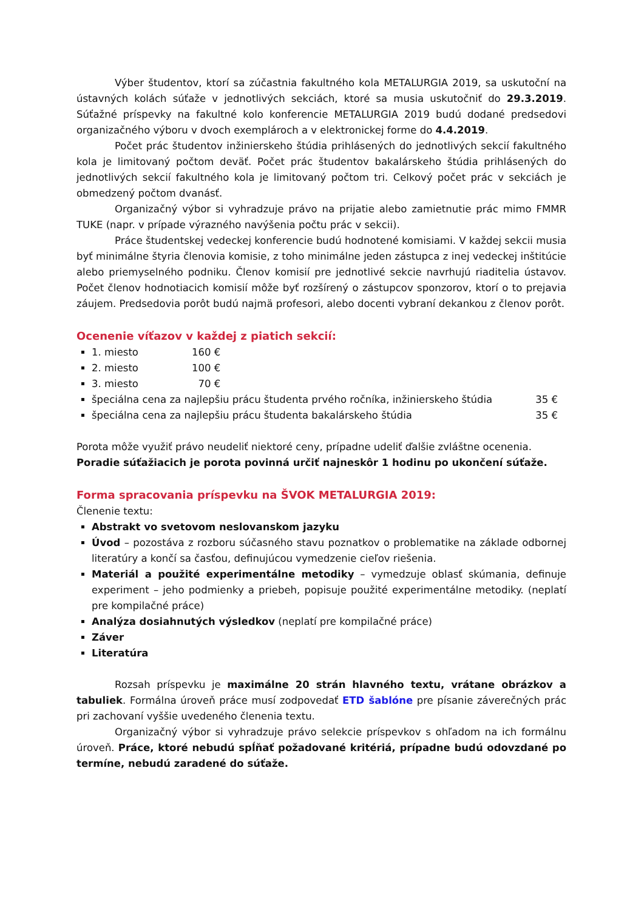Výber študentov, ktorí sa zúčastnia fakultného kola METALURGIA 2019, sa uskutoční na ústavných kolách súťaže v jednotlivých sekciách, ktoré sa musia uskutočniť do 29.3.2019. Súťažné príspevky na fakultné kolo konferencie METALURGIA 2019 budú dodané predsedovi organizačného výboru v dvoch exemplároch a v elektronickej forme do 4.4.2019.
Počet prác študentov inžinierskeho štúdia prihlásených do jednotlivých sekcií fakultného kola je limitovaný počtom deväť. Počet prác študentov bakalárskeho štúdia prihlásených do jednotlivých sekcií fakultného kola je limitovaný počtom tri. Celkový počet prác v sekciách je obmedzený počtom dvanásť.
Organizačný výbor si vyhradzuje právo na prijatie alebo zamietnutie prác mimo FMMR TUKE (napr. v prípade výrazného navýšenia počtu prác v sekcii).
Práce študentskej vedeckej konferencie budú hodnotené komisiami. V každej sekcii musia byť minimálne štyria členovia komisie, z toho minimálne jeden zástupca z inej vedeckej inštitúcie alebo priemyselného podniku. Členov komisií pre jednotlivé sekcie navrhujú riaditelia ústavov. Počet členov hodnotiacich komisií môže byť rozšírený o zástupcov sponzorov, ktorí o to prejavia záujem. Predsedovia porôt budú najmä profesori, alebo docenti vybraní dekankou z členov porôt.
Ocenenie víťazov v každej z piatich sekcií:
1. miesto 160 €
2. miesto 100 €
3. miesto 70 €
špeciálna cena za najlepšiu prácu študenta prvého ročníka, inžinierskeho štúdia 35 €
špeciálna cena za najlepšiu prácu študenta bakalárskeho štúdia 35 €
Porota môže využiť právo neudeliť niektoré ceny, prípadne udeliť ďalšie zvláštne ocenenia.
Poradie súťažiacich je porota povinná určiť najneskôr 1 hodinu po ukončení súťaže.
Forma spracovania príspevku na ŠVOK METALURGIA 2019:
Členenie textu:
Abstrakt vo svetovom neslovanskom jazyku
Úvod – pozostáva z rozboru súčasného stavu poznatkov o problematike na základe odbornej literatúry a končí sa časťou, definujúcou vymedzenie cieľov riešenia.
Materiál a použité experimentálne metodiky – vymedzuje oblasť skúmania, definuje experiment – jeho podmienky a priebeh, popisuje použité experimentálne metodiky. (neplatí pre kompilačné práce)
Analýza dosiahnutých výsledkov (neplatí pre kompilačné práce)
Záver
Literatúra
Rozsah príspevku je maximálne 20 strán hlavného textu, vrátane obrázkov a tabuliek. Formálna úroveň práce musí zodpovedať ETD šablóne pre písanie záverečných prác pri zachovaní vyššie uvedeného členenia textu.
Organizačný výbor si vyhradzuje právo selekcie príspevkov s ohľadom na ich formálnu úroveň. Práce, ktoré nebudú spĺňať požadované kritériá, prípadne budú odovzdané po termíne, nebudú zaradené do súťaže.